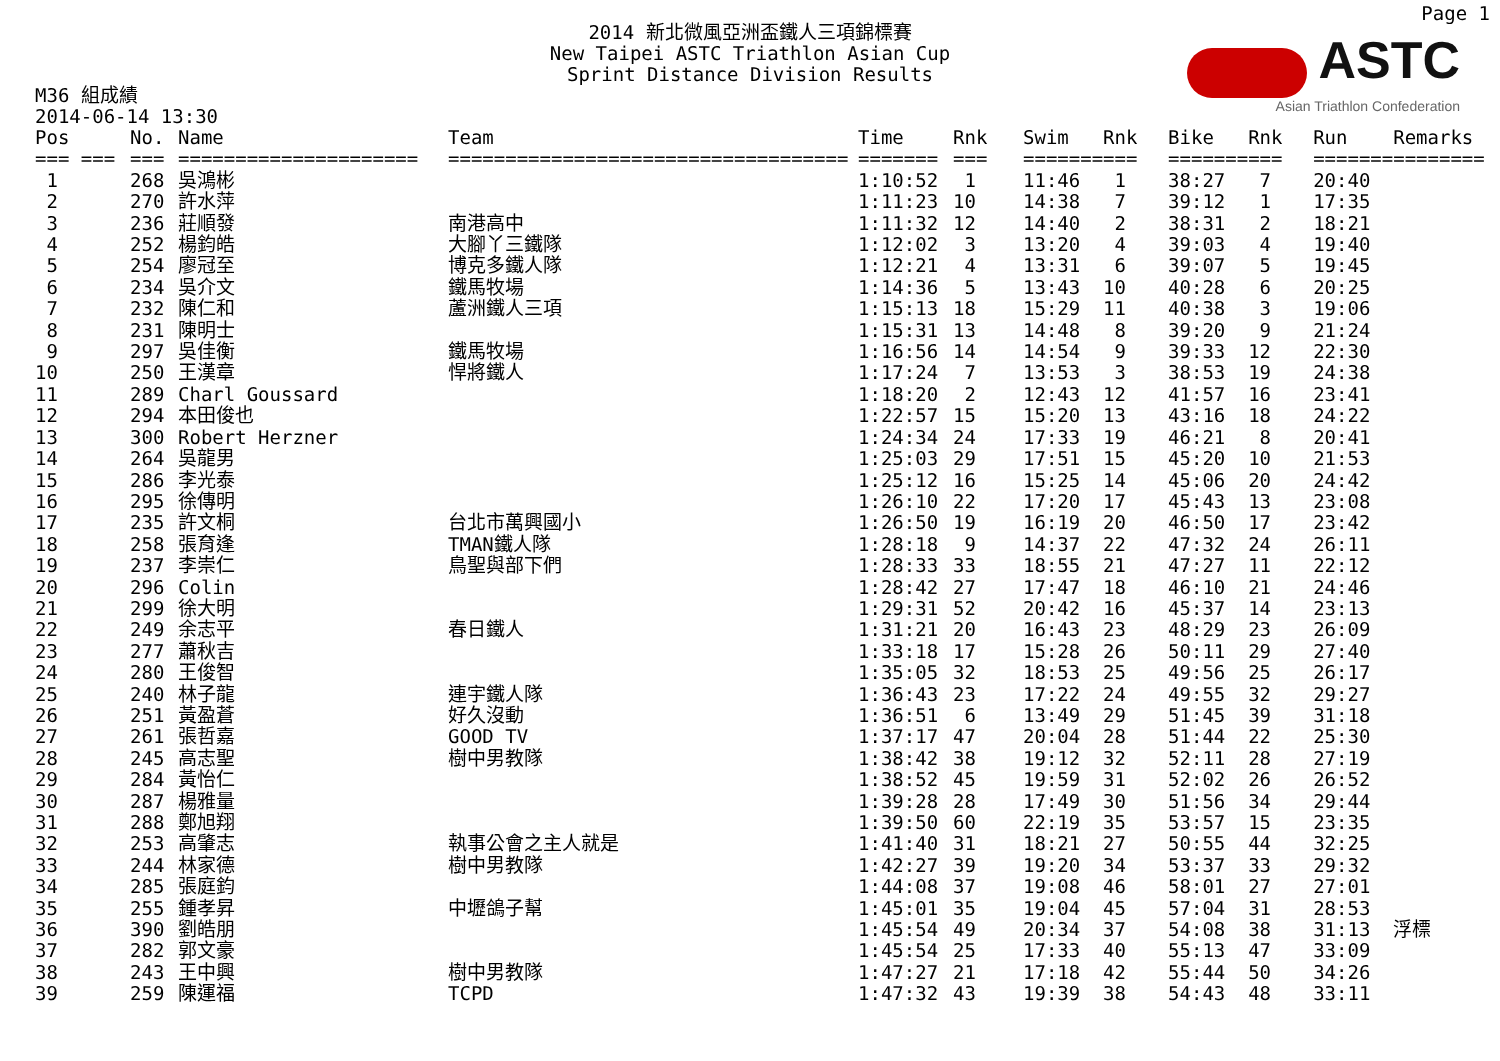Page 1
2014 新北微風亞洲盃鐵人三項錦標賽
New Taipei ASTC Triathlon Asian Cup
Sprint Distance Division Results
ASTC
Asian Triathlon Confederation
M36 組成績
2014-06-14 13:30
| Pos | No. | Name | Team | Time | Rnk | Swim | Rnk | Bike | Rnk | Run | Remarks |
| --- | --- | --- | --- | --- | --- | --- | --- | --- | --- | --- | --- |
| === === | === | ===================== | =================================== | ======= | === | ======= | === | ======= | === | ======= | ======== |
| 1 | 268 | 吳鴻彬 | | 1:10:52 | 1 | 11:46 | 1 | 38:27 | 7 | 20:40 | |
| 2 | 270 | 許水萍 | | 1:11:23 | 10 | 14:38 | 7 | 39:12 | 1 | 17:35 | |
| 3 | 236 | 莊順發 | 南港高中 | 1:11:32 | 12 | 14:40 | 2 | 38:31 | 2 | 18:21 | |
| 4 | 252 | 楊鈞皓 | 大腳丫三鐵隊 | 1:12:02 | 3 | 13:20 | 4 | 39:03 | 4 | 19:40 | |
| 5 | 254 | 廖冠至 | 博克多鐵人隊 | 1:12:21 | 4 | 13:31 | 6 | 39:07 | 5 | 19:45 | |
| 6 | 234 | 吳介文 | 鐵馬牧場 | 1:14:36 | 5 | 13:43 | 10 | 40:28 | 6 | 20:25 | |
| 7 | 232 | 陳仁和 | 蘆洲鐵人三項 | 1:15:13 | 18 | 15:29 | 11 | 40:38 | 3 | 19:06 | |
| 8 | 231 | 陳明士 | | 1:15:31 | 13 | 14:48 | 8 | 39:20 | 9 | 21:24 | |
| 9 | 297 | 吳佳衡 | 鐵馬牧場 | 1:16:56 | 14 | 14:54 | 9 | 39:33 | 12 | 22:30 | |
| 10 | 250 | 王漢章 | 悍將鐵人 | 1:17:24 | 7 | 13:53 | 3 | 38:53 | 19 | 24:38 | |
| 11 | 289 | Charl Goussard | | 1:18:20 | 2 | 12:43 | 12 | 41:57 | 16 | 23:41 | |
| 12 | 294 | 本田俊也 | | 1:22:57 | 15 | 15:20 | 13 | 43:16 | 18 | 24:22 | |
| 13 | 300 | Robert Herzner | | 1:24:34 | 24 | 17:33 | 19 | 46:21 | 8 | 20:41 | |
| 14 | 264 | 吳龍男 | | 1:25:03 | 29 | 17:51 | 15 | 45:20 | 10 | 21:53 | |
| 15 | 286 | 李光泰 | | 1:25:12 | 16 | 15:25 | 14 | 45:06 | 20 | 24:42 | |
| 16 | 295 | 徐傳明 | | 1:26:10 | 22 | 17:20 | 17 | 45:43 | 13 | 23:08 | |
| 17 | 235 | 許文桐 | 台北市萬興國小 | 1:26:50 | 19 | 16:19 | 20 | 46:50 | 17 | 23:42 | |
| 18 | 258 | 張育逢 | TMAN鐵人隊 | 1:28:18 | 9 | 14:37 | 22 | 47:32 | 24 | 26:11 | |
| 19 | 237 | 李崇仁 | 鳥聖與部下們 | 1:28:33 | 33 | 18:55 | 21 | 47:27 | 11 | 22:12 | |
| 20 | 296 | Colin | | 1:28:42 | 27 | 17:47 | 18 | 46:10 | 21 | 24:46 | |
| 21 | 299 | 徐大明 | | 1:29:31 | 52 | 20:42 | 16 | 45:37 | 14 | 23:13 | |
| 22 | 249 | 余志平 | 春日鐵人 | 1:31:21 | 20 | 16:43 | 23 | 48:29 | 23 | 26:09 | |
| 23 | 277 | 蕭秋吉 | | 1:33:18 | 17 | 15:28 | 26 | 50:11 | 29 | 27:40 | |
| 24 | 280 | 王俊智 | | 1:35:05 | 32 | 18:53 | 25 | 49:56 | 25 | 26:17 | |
| 25 | 240 | 林子龍 | 連宇鐵人隊 | 1:36:43 | 23 | 17:22 | 24 | 49:55 | 32 | 29:27 | |
| 26 | 251 | 黃盈蒼 | 好久沒動 | 1:36:51 | 6 | 13:49 | 29 | 51:45 | 39 | 31:18 | |
| 27 | 261 | 張哲嘉 | GOOD TV | 1:37:17 | 47 | 20:04 | 28 | 51:44 | 22 | 25:30 | |
| 28 | 245 | 高志聖 | 樹中男教隊 | 1:38:42 | 38 | 19:12 | 32 | 52:11 | 28 | 27:19 | |
| 29 | 284 | 黃怡仁 | | 1:38:52 | 45 | 19:59 | 31 | 52:02 | 26 | 26:52 | |
| 30 | 287 | 楊雅量 | | 1:39:28 | 28 | 17:49 | 30 | 51:56 | 34 | 29:44 | |
| 31 | 288 | 鄭旭翔 | | 1:39:50 | 60 | 22:19 | 35 | 53:57 | 15 | 23:35 | |
| 32 | 253 | 高肇志 | 執事公會之主人就是 | 1:41:40 | 31 | 18:21 | 27 | 50:55 | 44 | 32:25 | |
| 33 | 244 | 林家德 | 樹中男教隊 | 1:42:27 | 39 | 19:20 | 34 | 53:37 | 33 | 29:32 | |
| 34 | 285 | 張庭鈞 | | 1:44:08 | 37 | 19:08 | 46 | 58:01 | 27 | 27:01 | |
| 35 | 255 | 鍾孝昇 | 中壢鴿子幫 | 1:45:01 | 35 | 19:04 | 45 | 57:04 | 31 | 28:53 | |
| 36 | 390 | 劉皓朋 | | 1:45:54 | 49 | 20:34 | 37 | 54:08 | 38 | 31:13 | 浮標 |
| 37 | 282 | 郭文豪 | | 1:45:54 | 25 | 17:33 | 40 | 55:13 | 47 | 33:09 | |
| 38 | 243 | 王中興 | 樹中男教隊 | 1:47:27 | 21 | 17:18 | 42 | 55:44 | 50 | 34:26 | |
| 39 | 259 | 陳運福 | TCPD | 1:47:32 | 43 | 19:39 | 38 | 54:43 | 48 | 33:11 | |